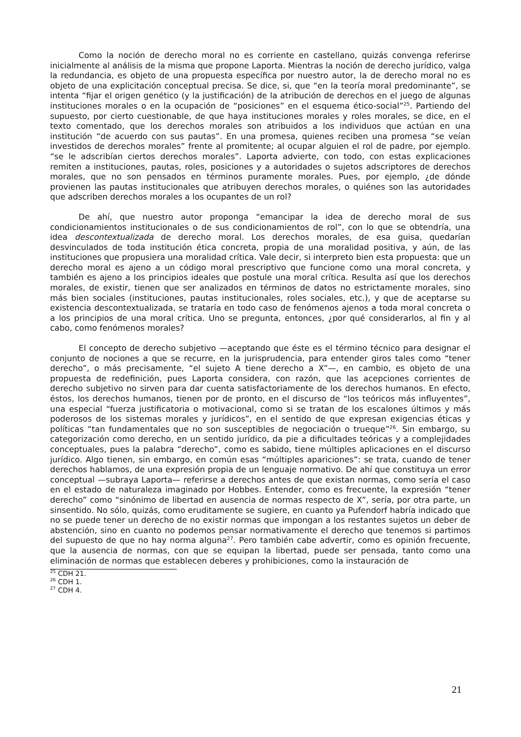Como la noción de derecho moral no es corriente en castellano, quizás convenga referirse inicialmente al análisis de la misma que propone Laporta. Mientras la noción de derecho jurídico, valga la redundancia, es objeto de una propuesta específica por nuestro autor, la de derecho moral no es objeto de una explicitación conceptual precisa. Se dice, si, que “en la teoría moral predominante”, se intenta “fijar el origen genético (y la justificación) de la atribución de derechos en el juego de algunas instituciones morales o en la ocupación de “posiciones” en el esquema ético-social”<sup>25</sup>. Partiendo del supuesto, por cierto cuestionable, de que haya instituciones morales y roles morales, se dice, en el texto comentado, que los derechos morales son atribuidos a los individuos que actúan en una institución “de acuerdo con sus pautas”. En una promesa, quienes reciben una promesa “se veían investidos de derechos morales” frente al promitente; al ocupar alguien el rol de padre, por ejemplo. “se le adscribían ciertos derechos morales”. Laporta advierte, con todo, con estas explicaciones remiten a instituciones, pautas, roles, posiciones y a autoridades o sujetos adscriptores de derechos morales, que no son pensados en términos puramente morales. Pues, por ejemplo, ¿de dónde provienen las pautas institucionales que atribuyen derechos morales, o quiénes son las autoridades que adscriben derechos morales a los ocupantes de un rol?
De ahí, que nuestro autor proponga “emancipar la idea de derecho moral de sus condicionamientos institucionales o de sus condicionamientos de rol”, con lo que se obtendría, una idea descontextualizada de derecho moral. Los derechos morales, de esa guisa, quedarían desvinculados de toda institución ética concreta, propia de una moralidad positiva, y aún, de las instituciones que propusiera una moralidad crítica. Vale decir, si interpreto bien esta propuesta: que un derecho moral es ajeno a un código moral prescriptivo que funcione como una moral concreta, y también es ajeno a los principios ideales que postule una moral crítica. Resulta así que los derechos morales, de existir, tienen que ser analizados en términos de datos no estrictamente morales, sino más bien sociales (instituciones, pautas institucionales, roles sociales, etc.), y que de aceptarse su existencia descontextualizada, se trataría en todo caso de fenómenos ajenos a toda moral concreta o a los principios de una moral crítica. Uno se pregunta, entonces, ¿por qué considerarlos, al fin y al cabo, como fenómenos morales?
El concepto de derecho subjetivo —aceptando que éste es el término técnico para designar el conjunto de nociones a que se recurre, en la jurisprudencia, para entender giros tales como “tener derecho”, o más precisamente, “el sujeto A tiene derecho a X”—, en cambio, es objeto de una propuesta de redefinición, pues Laporta considera, con razón, que las acepciones corrientes de derecho subjetivo no sirven para dar cuenta satisfactoriamente de los derechos humanos. En efecto, éstos, los derechos humanos, tienen por de pronto, en el discurso de “los teóricos más influyentes”, una especial “fuerza justificatoria o motivacional, como si se tratan de los escalones últimos y más poderosos de los sistemas morales y jurídicos”, en el sentido de que expresan exigencias éticas y políticas “tan fundamentales que no son susceptibles de negociación o trueque”<sup>26</sup>. Sin embargo, su categorización como derecho, en un sentido jurídico, da pie a dificultades teóricas y a complejidades conceptuales, pues la palabra “derecho”, como es sabido, tiene múltiples aplicaciones en el discurso jurídico. Algo tienen, sin embargo, en común esas “múltiples apariciones”: se trata, cuando de tener derechos hablamos, de una expresión propia de un lenguaje normativo. De ahí que constituya un error conceptual —subraya Laporta— referirse a derechos antes de que existan normas, como sería el caso en el estado de naturaleza imaginado por Hobbes. Entender, como es frecuente, la expresión “tener derecho” como “sinónimo de libertad en ausencia de normas respecto de X”, sería, por otra parte, un sinsentido. No sólo, quizás, como eruditamente se sugiere, en cuanto ya Pufendorf habría indicado que no se puede tener un derecho de no existir normas que impongan a los restantes sujetos un deber de abstención, sino en cuanto no podemos pensar normativamente el derecho que tenemos si partimos del supuesto de que no hay norma alguna<sup>27</sup>. Pero también cabe advertir, como es opinión frecuente, que la ausencia de normas, con que se equipan la libertad, puede ser pensada, tanto como una eliminación de normas que establecen deberes y prohibiciones, como la instauración de
<sup>25</sup> CDH 21.
<sup>26</sup> CDH 1.
<sup>27</sup> CDH 4.
21